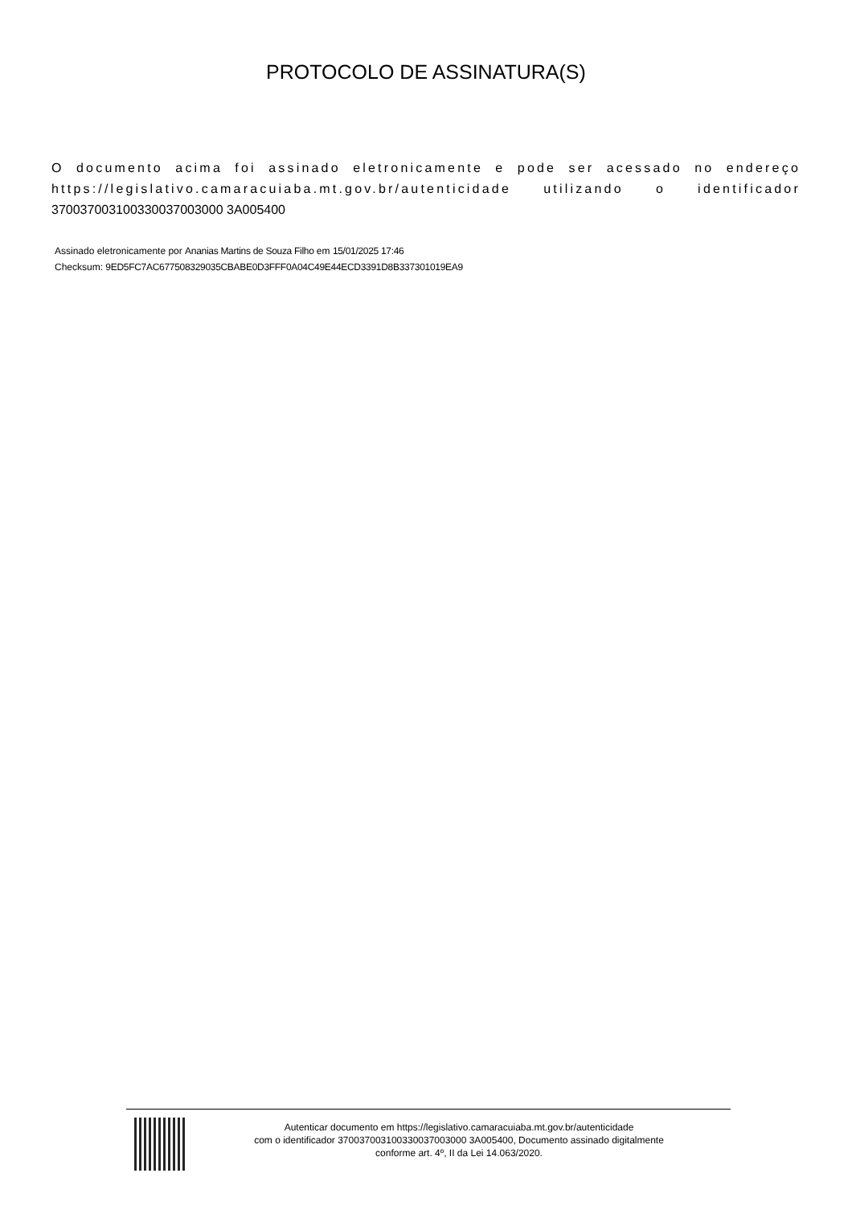PROTOCOLO DE ASSINATURA(S)
O documento acima foi assinado eletronicamente e pode ser acessado no endereço https://legislativo.camaracuiaba.mt.gov.br/autenticidade utilizando o identificador 370037003100330037003000 3A005400
Assinado eletronicamente por Ananias Martins de Souza Filho em 15/01/2025 17:46
Checksum: 9ED5FC7AC677508329035CBABE0D3FFF0A04C49E44ECD3391D8B337301019EA9
Autenticar documento em https://legislativo.camaracuiaba.mt.gov.br/autenticidade
com o identificador 370037003100330037003000 3A005400, Documento assinado digitalmente
conforme art. 4º, II da Lei 14.063/2020.